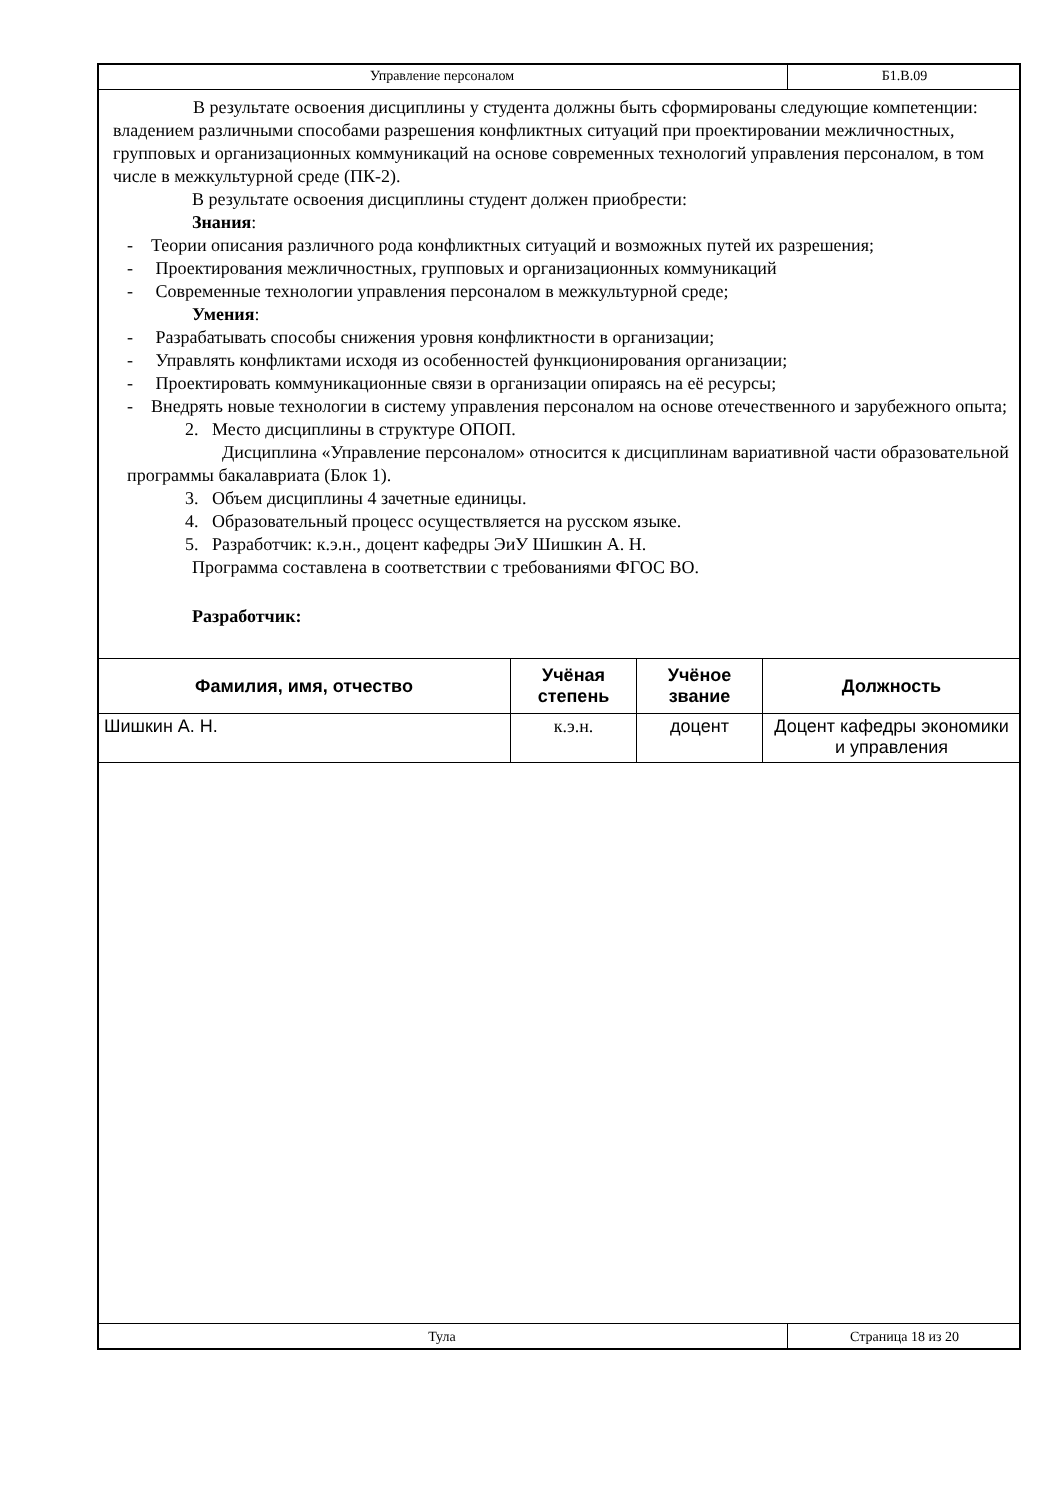Управление персоналом Б1.В.09
В результате освоения дисциплины у студента должны быть сформированы следующие компетенции: владением различными способами разрешения конфликтных ситуаций при проектировании межличностных, групповых и организационных коммуникаций на основе современных технологий управления персоналом, в том числе в межкультурной среде (ПК-2).
В результате освоения дисциплины студент должен приобрести:
Знания:
- Теории описания различного рода конфликтных ситуаций и возможных путей их разрешения;
- Проектирования межличностных, групповых и организационных коммуникаций
- Современные технологии управления персоналом в межкультурной среде;
Умения:
- Разрабатывать способы снижения уровня конфликтности в организации;
- Управлять конфликтами исходя из особенностей функционирования организации;
- Проектировать коммуникационные связи в организации опираясь на её ресурсы;
- Внедрять новые технологии в систему управления персоналом на основе отечественного и зарубежного опыта;
2. Место дисциплины в структуре ОПОП.
Дисциплина «Управление персоналом» относится к дисциплинам вариативной части образовательной программы бакалавриата (Блок 1).
3. Объем дисциплины 4 зачетные единицы.
4. Образовательный процесс осуществляется на русском языке.
5. Разработчик: к.э.н., доцент кафедры ЭиУ Шишкин А. Н.
Программа составлена в соответствии с требованиями ФГОС ВО.
Разработчик:
| Фамилия, имя, отчество | Учёная степень | Учёное звание | Должность |
| --- | --- | --- | --- |
| Шишкин А. Н. | к.э.н. | доцент | Доцент кафедры экономики и управления |
Тула Страница 18 из 20